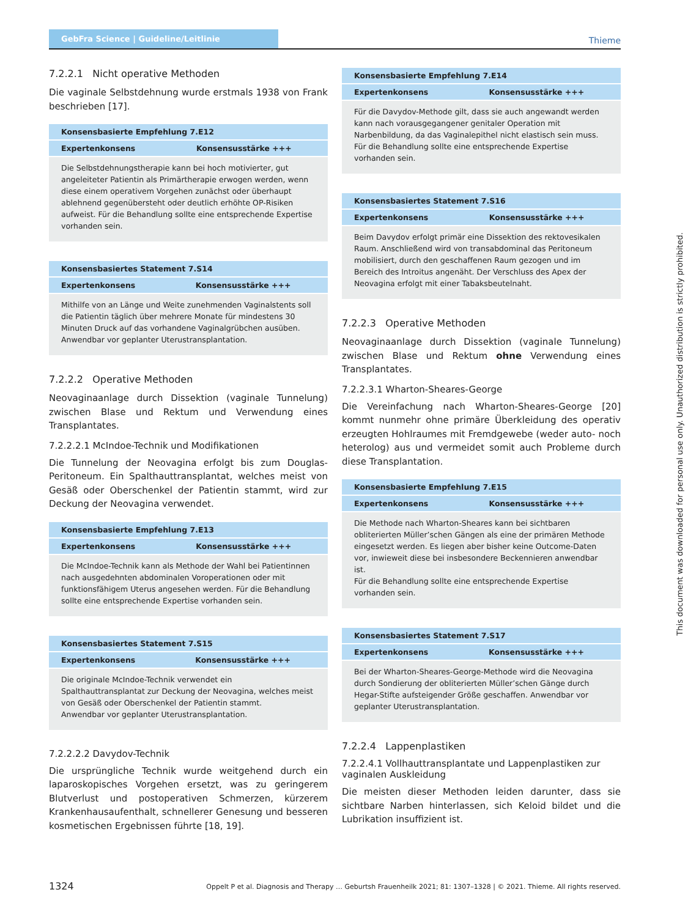GebFra Science | Guideline/Leitlinie Thieme
7.2.2.1 Nicht operative Methoden
Die vaginale Selbstdehnung wurde erstmals 1938 von Frank beschrieben [17].
| Konsensbasierte Empfehlung 7.E12 | |
| --- | --- |
| Expertenkonsens | Konsensusstärke +++ |
| Die Selbstdehnungstherapie kann bei hoch motivierter, gut angeleiteter Patientin als Primärtherapie erwogen werden, wenn diese einem operativem Vorgehen zunächst oder überhaupt ablehnend gegenübersteht oder deutlich erhöhte OP-Risiken aufweist. Für die Behandlung sollte eine entsprechende Expertise vorhanden sein. | |
| Konsensbasiertes Statement 7.S14 | |
| --- | --- |
| Expertenkonsens | Konsensusstärke +++ |
| Mithilfe von an Länge und Weite zunehmenden Vaginalstents soll die Patientin täglich über mehrere Monate für mindestens 30 Minuten Druck auf das vorhandene Vaginalgrübchen ausüben. Anwendbar vor geplanter Uterustransplantation. | |
7.2.2.2 Operative Methoden
Neovaginaanlage durch Dissektion (vaginale Tunnelung) zwischen Blase und Rektum und Verwendung eines Transplantates.
7.2.2.2.1 McIndoe-Technik und Modifikationen
Die Tunnelung der Neovagina erfolgt bis zum Douglas-Peritoneum. Ein Spalthauttransplantat, welches meist von Gesäß oder Oberschenkel der Patientin stammt, wird zur Deckung der Neovagina verwendet.
| Konsensbasierte Empfehlung 7.E13 | |
| --- | --- |
| Expertenkonsens | Konsensusstärke +++ |
| Die McIndoe-Technik kann als Methode der Wahl bei Patientinnen nach ausgedehnten abdominalen Voroperationen oder mit funktionsfähigem Uterus angesehen werden. Für die Behandlung sollte eine entsprechende Expertise vorhanden sein. | |
| Konsensbasiertes Statement 7.S15 | |
| --- | --- |
| Expertenkonsens | Konsensusstärke +++ |
| Die originale McIndoe-Technik verwendet ein Spalthauttransplantat zur Deckung der Neovagina, welches meist von Gesäß oder Oberschenkel der Patientin stammt. Anwendbar vor geplanter Uterustransplantation. | |
7.2.2.2.2 Davydov-Technik
Die ursprüngliche Technik wurde weitgehend durch ein laparoskopisches Vorgehen ersetzt, was zu geringerem Blutverlust und postoperativen Schmerzen, kürzerem Krankenhausaufenthalt, schnellerer Genesung und besseren kosmetischen Ergebnissen führte [18, 19].
| Konsensbasierte Empfehlung 7.E14 | |
| --- | --- |
| Expertenkonsens | Konsensusstärke +++ |
| Für die Davydov-Methode gilt, dass sie auch angewandt werden kann nach vorausgegangener genitaler Operation mit Narbenbildung, da das Vaginalepithel nicht elastisch sein muss. Für die Behandlung sollte eine entsprechende Expertise vorhanden sein. | |
| Konsensbasiertes Statement 7.S16 | |
| --- | --- |
| Expertenkonsens | Konsensusstärke +++ |
| Beim Davydov erfolgt primär eine Dissektion des rektovesikalen Raum. Anschließend wird von transabdominal das Peritoneum mobilisiert, durch den geschaffenen Raum gezogen und im Bereich des Introitus angenäht. Der Verschluss des Apex der Neovagina erfolgt mit einer Tabaksbeutelnaht. | |
7.2.2.3 Operative Methoden
Neovaginaanlage durch Dissektion (vaginale Tunnelung) zwischen Blase und Rektum ohne Verwendung eines Transplantates.
7.2.2.3.1 Wharton-Sheares-George
Die Vereinfachung nach Wharton-Sheares-George [20] kommt nunmehr ohne primäre Überkleidung des operativ erzeugten Hohlraumes mit Fremdgewebe (weder auto- noch heterolog) aus und vermeidet somit auch Probleme durch diese Transplantation.
| Konsensbasierte Empfehlung 7.E15 | |
| --- | --- |
| Expertenkonsens | Konsensusstärke +++ |
| Die Methode nach Wharton-Sheares kann bei sichtbaren obliterierten Müller’schen Gängen als eine der primären Methode eingesetzt werden. Es liegen aber bisher keine Outcome-Daten vor, inwieweit diese bei insbesondere Beckennieren anwendbar ist. Für die Behandlung sollte eine entsprechende Expertise vorhanden sein. | |
| Konsensbasiertes Statement 7.S17 | |
| --- | --- |
| Expertenkonsens | Konsensusstärke +++ |
| Bei der Wharton-Sheares-George-Methode wird die Neovagina durch Sondierung der obliterierten Müller’schen Gänge durch Hegar-Stifte aufsteigender Größe geschaffen. Anwendbar vor geplanter Uterustransplantation. | |
7.2.2.4 Lappenplastiken
7.2.2.4.1 Vollhauttransplantate und Lappenplastiken zur vaginalen Auskleidung
Die meisten dieser Methoden leiden darunter, dass sie sichtbare Narben hinterlassen, sich Keloid bildet und die Lubrikation insuffizient ist.
This document was downloaded for personal use only. Unauthorized distribution is strictly prohibited.
1324 Oppelt P et al. Diagnosis and Therapy … Geburtsh Frauenheilk 2021; 81: 1307–1328 | © 2021. Thieme. All rights reserved.